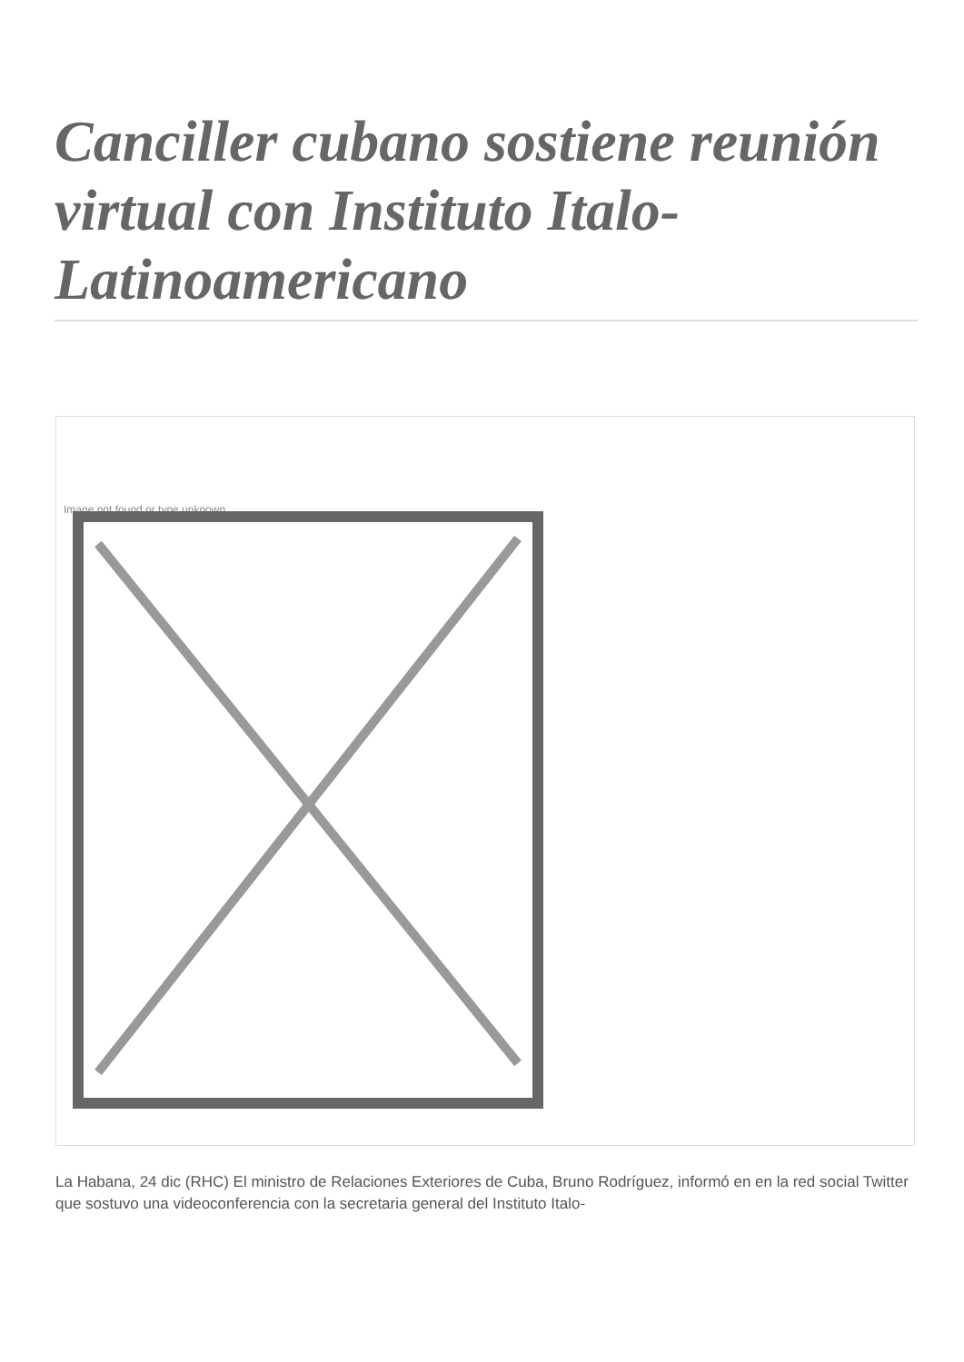Canciller cubano sostiene reunión virtual con Instituto Italo-Latinoamericano
Image not found or type unknown
La Habana, 24 dic (RHC) El ministro de Relaciones Exteriores de Cuba, Bruno Rodríguez, informó en en la red social Twitter que sostuvo una videoconferencia con la secretaria general del Instituto Italo-